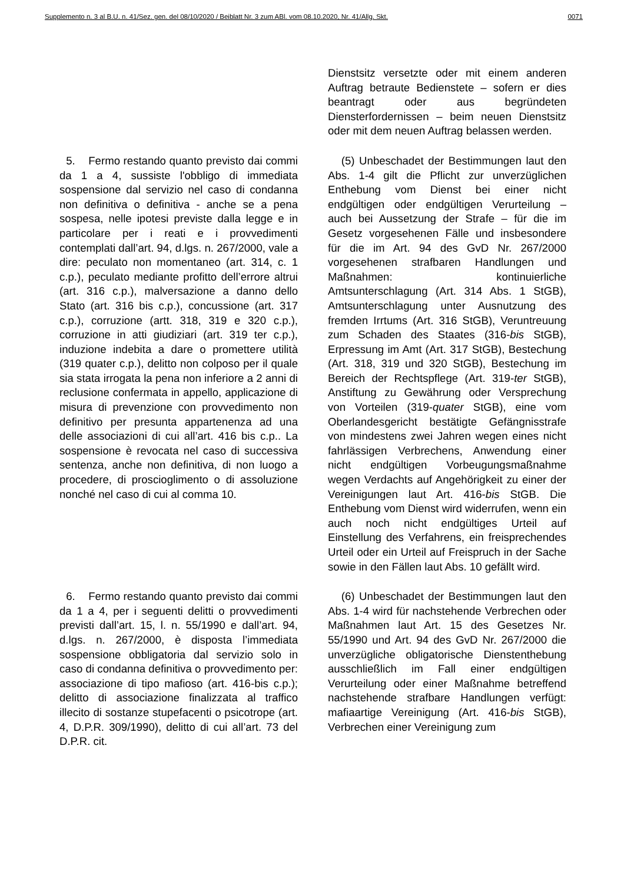Supplemento n. 3 al B.U. n. 41/Sez. gen. del 08/10/2020 / Beiblatt Nr. 3 zum ABl. vom 08.10.2020, Nr. 41/Allg. Skt. 0071
Dienstsitz versetzte oder mit einem anderen Auftrag betraute Bedienstete – sofern er dies beantragt oder aus begründeten Diensterfordernissen – beim neuen Dienstsitz oder mit dem neuen Auftrag belassen werden.
5. Fermo restando quanto previsto dai commi da 1 a 4, sussiste l'obbligo di immediata sospensione dal servizio nel caso di condanna non definitiva o definitiva - anche se a pena sospesa, nelle ipotesi previste dalla legge e in particolare per i reati e i provvedimenti contemplati dall’art. 94, d.lgs. n. 267/2000, vale a dire: peculato non momentaneo (art. 314, c. 1 c.p.), peculato mediante profitto dell’errore altrui (art. 316 c.p.), malversazione a danno dello Stato (art. 316 bis c.p.), concussione (art. 317 c.p.), corruzione (artt. 318, 319 e 320 c.p.), corruzione in atti giudiziari (art. 319 ter c.p.), induzione indebita a dare o promettere utilità (319 quater c.p.), delitto non colposo per il quale sia stata irrogata la pena non inferiore a 2 anni di reclusione confermata in appello, applicazione di misura di prevenzione con provvedimento non definitivo per presunta appartenenza ad una delle associazioni di cui all’art. 416 bis c.p.. La sospensione è revocata nel caso di successiva sentenza, anche non definitiva, di non luogo a procedere, di proscioglimento o di assoluzione nonché nel caso di cui al comma 10.
(5) Unbeschadet der Bestimmungen laut den Abs. 1-4 gilt die Pflicht zur unverzüglichen Enthebung vom Dienst bei einer nicht endgültigen oder endgültigen Verurteilung – auch bei Aussetzung der Strafe – für die im Gesetz vorgesehenen Fälle und insbesondere für die im Art. 94 des GvD Nr. 267/2000 vorgesehenen strafbaren Handlungen und Maßnahmen: kontinuierliche Amtsunterschlagung (Art. 314 Abs. 1 StGB), Amtsunterschlagung unter Ausnutzung des fremden Irrtums (Art. 316 StGB), Veruntreuung zum Schaden des Staates (316-bis StGB), Erpressung im Amt (Art. 317 StGB), Bestechung (Art. 318, 319 und 320 StGB), Bestechung im Bereich der Rechtspflege (Art. 319-ter StGB), Anstiftung zu Gewährung oder Versprechung von Vorteilen (319-quater StGB), eine vom Oberlandesgericht bestätigte Gefängnisstrafe von mindestens zwei Jahren wegen eines nicht fahrlässigen Verbrechens, Anwendung einer nicht endgültigen Vorbeugungsmaßnahme wegen Verdachts auf Angehörigkeit zu einer der Vereinigungen laut Art. 416-bis StGB. Die Enthebung vom Dienst wird widerrufen, wenn ein auch noch nicht endgültiges Urteil auf Einstellung des Verfahrens, ein freisprechendes Urteil oder ein Urteil auf Freispruch in der Sache sowie in den Fällen laut Abs. 10 gefällt wird.
6. Fermo restando quanto previsto dai commi da 1 a 4, per i seguenti delitti o provvedimenti previsti dall’art. 15, l. n. 55/1990 e dall’art. 94, d.lgs. n. 267/2000, è disposta l’immediata sospensione obbligatoria dal servizio solo in caso di condanna definitiva o provvedimento per: associazione di tipo mafioso (art. 416-bis c.p.); delitto di associazione finalizzata al traffico illecito di sostanze stupefacenti o psicotrope (art. 4, D.P.R. 309/1990), delitto di cui all’art. 73 del D.P.R. cit.
(6) Unbeschadet der Bestimmungen laut den Abs. 1-4 wird für nachstehende Verbrechen oder Maßnahmen laut Art. 15 des Gesetzes Nr. 55/1990 und Art. 94 des GvD Nr. 267/2000 die unverzügliche obligatorische Dienstenthebung ausschließlich im Fall einer endgültigen Verurteilung oder einer Maßnahme betreffend nachstehende strafbare Handlungen verfügt: mafiaartige Vereinigung (Art. 416-bis StGB), Verbrechen einer Vereinigung zum